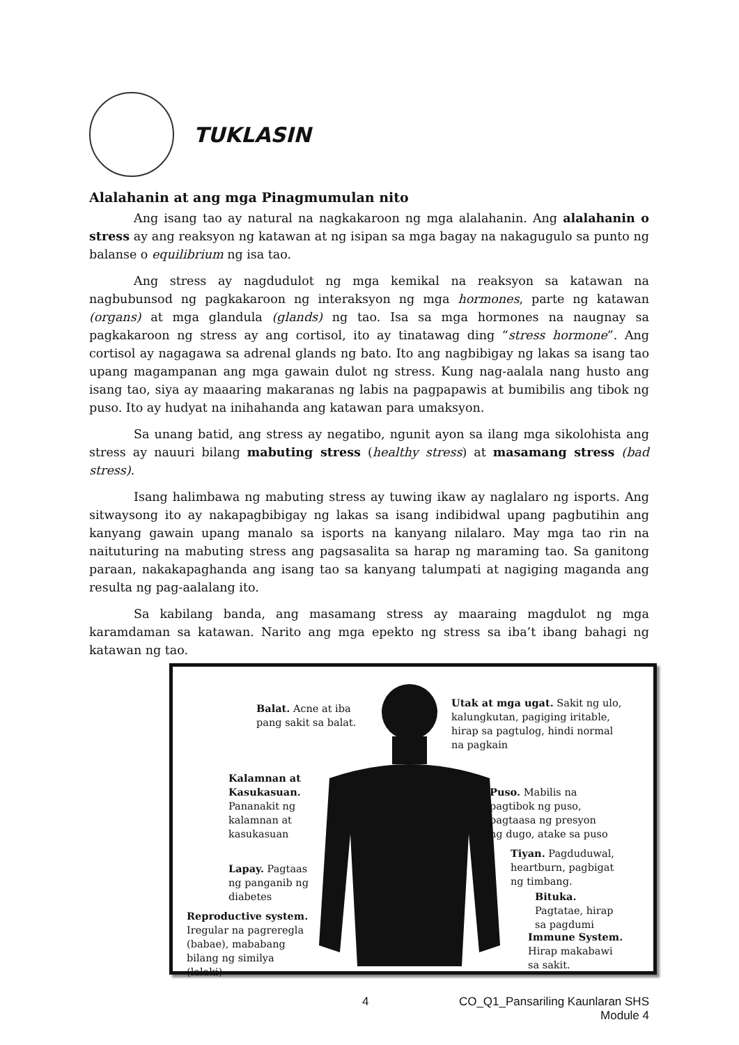TUKLASIN
Alalahanin at ang mga Pinagmumulan nito
Ang isang tao ay natural na nagkakaroon ng mga alalahanin. Ang alalahanin o stress ay ang reaksyon ng katawan at ng isipan sa mga bagay na nakagugulo sa punto ng balanse o equilibrium ng isa tao.
Ang stress ay nagdudulot ng mga kemikal na reaksyon sa katawan na nagbubunsod ng pagkakaroon ng interaksyon ng mga hormones, parte ng katawan (organs) at mga glandula (glands) ng tao. Isa sa mga hormones na naugnay sa pagkakaroon ng stress ay ang cortisol, ito ay tinatawag ding “stress hormone”. Ang cortisol ay nagagawa sa adrenal glands ng bato. Ito ang nagbibigay ng lakas sa isang tao upang magampanan ang mga gawain dulot ng stress. Kung nag-aalala nang husto ang isang tao, siya ay maaaring makaranas ng labis na pagpapawis at bumibilis ang tibok ng puso. Ito ay hudyat na inihahanda ang katawan para umaksyon.
Sa unang batid, ang stress ay negatibo, ngunit ayon sa ilang mga sikolohista ang stress ay nauuri bilang mabuting stress (healthy stress) at masamang stress (bad stress).
Isang halimbawa ng mabuting stress ay tuwing ikaw ay naglalaro ng isports. Ang sitwaysong ito ay nakapagbibigay ng lakas sa isang indibidwal upang pagbutihin ang kanyang gawain upang manalo sa isports na kanyang nilalaro. May mga tao rin na naituturing na mabuting stress ang pagsasalita sa harap ng maraming tao. Sa ganitong paraan, nakakapaghanda ang isang tao sa kanyang talumpati at nagiging maganda ang resulta ng pag-aalalang ito.
Sa kabilang banda, ang masamang stress ay maaraing magdulot ng mga karamdaman sa katawan. Narito ang mga epekto ng stress sa iba’t ibang bahagi ng katawan ng tao.
Balat. Acne at iba
pang sakit sa balat.
Utak at mga ugat. Sakit ng ulo,
kalungkutan, pagiging iritable,
hirap sa pagtulog, hindi normal
na pagkain
Kalamnan at
Kasukasuan.
Pananakit ng
kalamnan at
kasukasuan
Puso. Mabilis na
pagtibok ng puso,
pagtaasa ng presyon
ng dugo, atake sa puso
Tiyan. Pagduduwal,
heartburn, pagbigat
ng timbang.
Lapay. Pagtaas
ng panganib ng
diabetes
Bituka.
Pagtatae, hirap
sa pagdumi
Reproductive system.
Iregular na pagreregla
(babae), mababang
bilang ng similya
(lalaki)
Immune System.
Hirap makabawi
sa sakit.
4 CO_Q1_Pansariling Kaunlaran SHS
Module 4